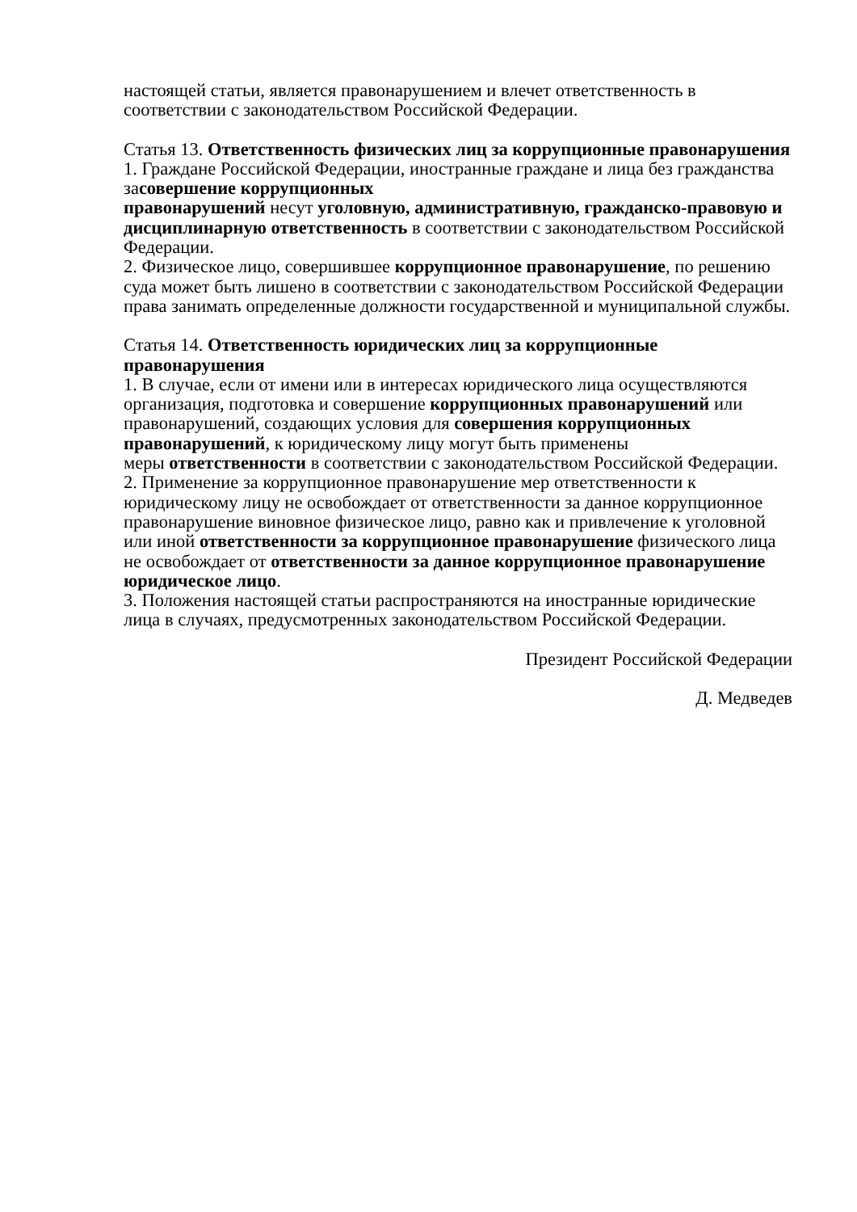настоящей статьи, является правонарушением и влечет ответственность в соответствии с законодательством Российской Федерации.
Статья 13. Ответственность физических лиц за коррупционные правонарушения
1. Граждане Российской Федерации, иностранные граждане и лица без гражданства засовершение коррупционных
правонарушений несут уголовную, административную, гражданско-правовую и дисциплинарную ответственность в соответствии с законодательством Российской Федерации.
2. Физическое лицо, совершившее коррупционное правонарушение, по решению суда может быть лишено в соответствии с законодательством Российской Федерации права занимать определенные должности государственной и муниципальной службы.
Статья 14. Ответственность юридических лиц за коррупционные правонарушения
1. В случае, если от имени или в интересах юридического лица осуществляются организация, подготовка и совершение коррупционных правонарушений или правонарушений, создающих условия для совершения коррупционных правонарушений, к юридическому лицу могут быть применены
меры ответственности в соответствии с законодательством Российской Федерации.
2. Применение за коррупционное правонарушение мер ответственности к юридическому лицу не освобождает от ответственности за данное коррупционное правонарушение виновное физическое лицо, равно как и привлечение к уголовной или иной ответственности за коррупционное правонарушение физического лица не освобождает от ответственности за данное коррупционное правонарушение юридическое лицо.
3. Положения настоящей статьи распространяются на иностранные юридические лица в случаях, предусмотренных законодательством Российской Федерации.
Президент Российской Федерации
Д. Медведев